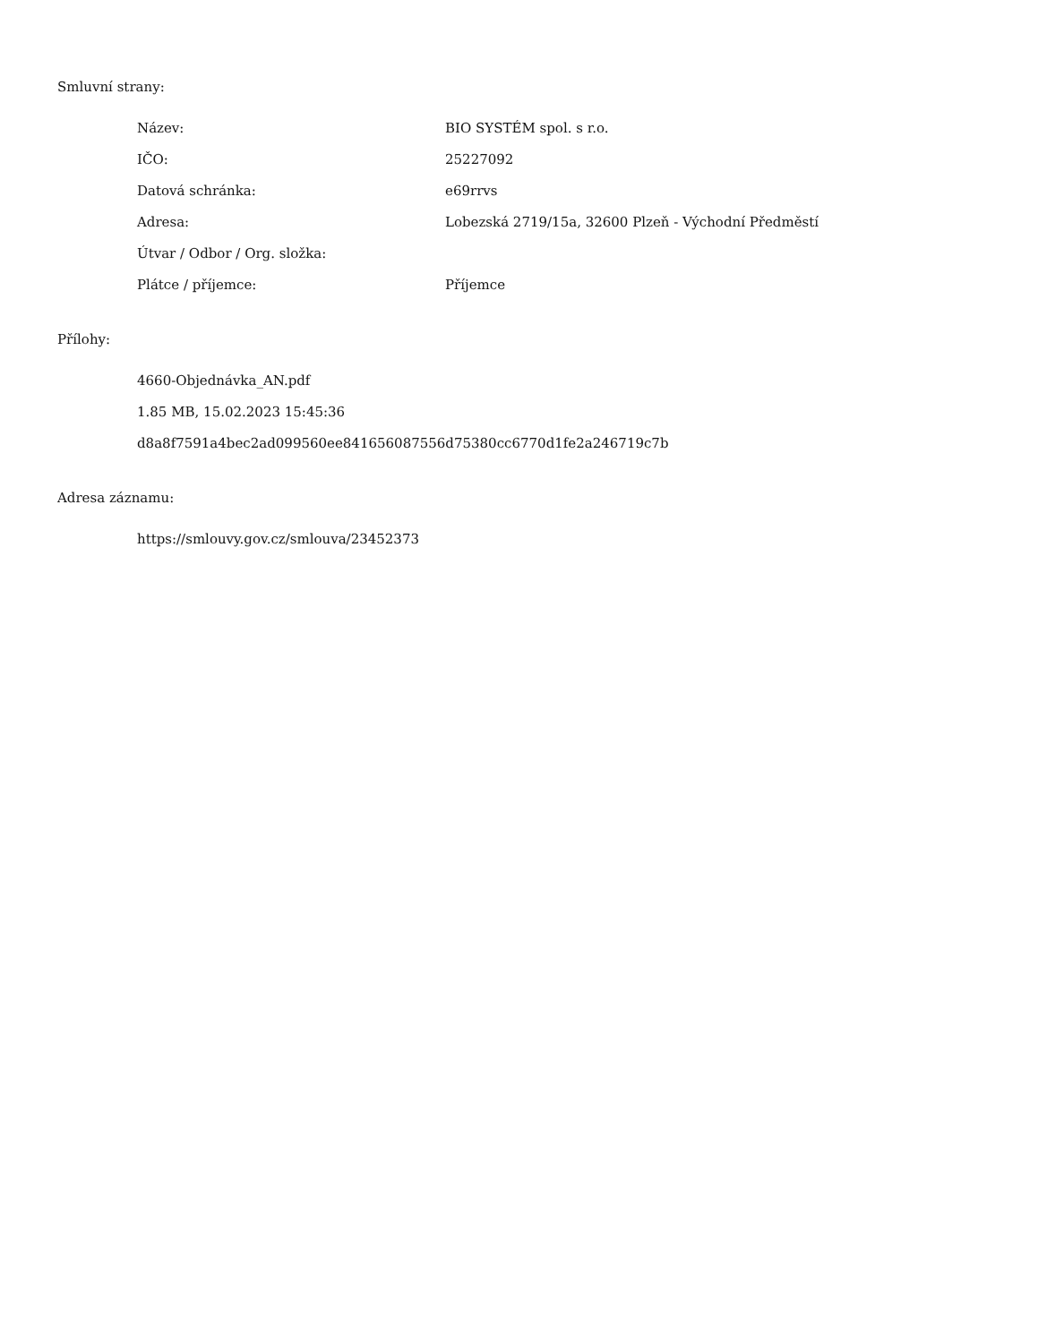Smluvní strany:
| Název: | BIO SYSTÉM spol. s r.o. |
| IČO: | 25227092 |
| Datová schránka: | e69rrvs |
| Adresa: | Lobezská 2719/15a, 32600 Plzeň - Východní Předměstí |
| Útvar / Odbor / Org. složka: | |
| Plátce / příjemce: | Příjemce |
Přílohy:
4660-Objednávka_AN.pdf
1.85 MB, 15.02.2023 15:45:36
d8a8f7591a4bec2ad099560ee841656087556d75380cc6770d1fe2a246719c7b
Adresa záznamu:
https://smlouvy.gov.cz/smlouva/23452373